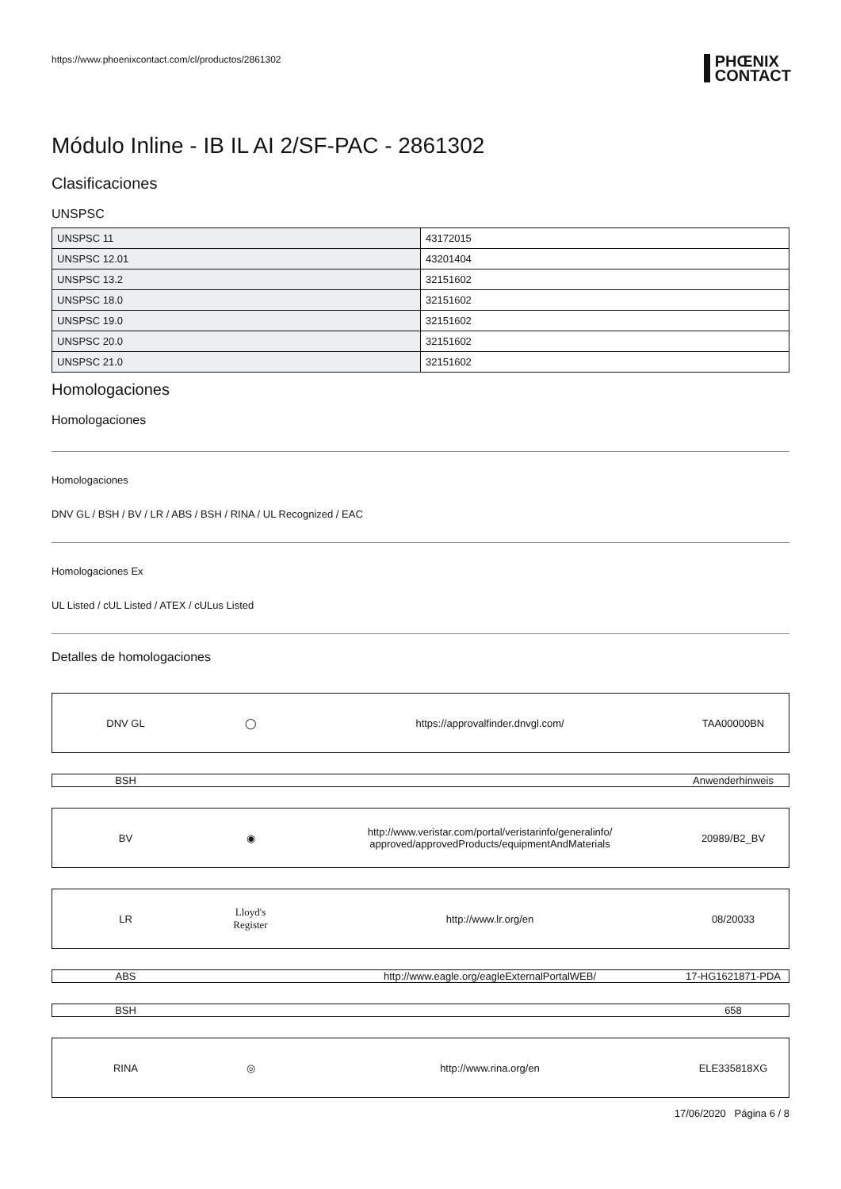https://www.phoenixcontact.com/cl/productos/2861302
PHŒNIX
CONTACT
Módulo Inline - IB IL AI 2/SF-PAC - 2861302
Clasificaciones
UNSPSC
| UNSPSC 11 | 43172015 |
| UNSPSC 12.01 | 43201404 |
| UNSPSC 13.2 | 32151602 |
| UNSPSC 18.0 | 32151602 |
| UNSPSC 19.0 | 32151602 |
| UNSPSC 20.0 | 32151602 |
| UNSPSC 21.0 | 32151602 |
Homologaciones
Homologaciones
Homologaciones
DNV GL / BSH / BV / LR / ABS / BSH / RINA / UL Recognized / EAC
Homologaciones Ex
UL Listed / cUL Listed / ATEX / cULus Listed
Detalles de homologaciones
| DNV GL | ◯ | https://approvalfinder.dnvgl.com/ | TAA00000BN |
| BSH | | | Anwenderhinweis |
| BV | ◉ | http://www.veristar.com/portal/veristarinfo/generalinfo/ approved/approvedProducts/equipmentAndMaterials | 20989/B2_BV |
| LR | Lloyd's Register | http://www.lr.org/en | 08/20033 |
| ABS | | http://www.eagle.org/eagleExternalPortalWEB/ | 17-HG1621871-PDA |
| BSH | | | 658 |
| RINA | ◎ | http://www.rina.org/en | ELE335818XG |
17/06/2020 Página 6 / 8